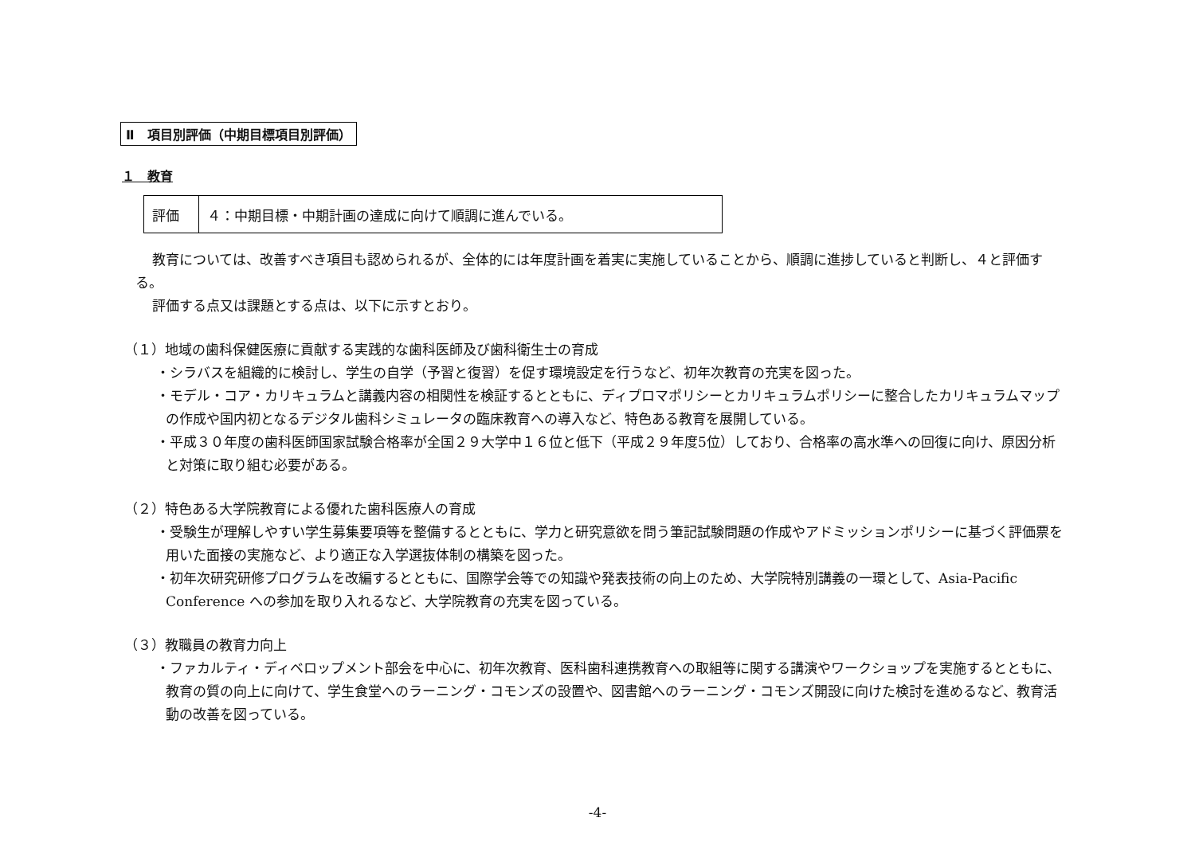Ⅱ　項目別評価（中期目標項目別評価）
１　教育
| 評価 | ４：中期目標・中期計画の達成に向けて順調に進んでいる。 |
教育については、改善すべき項目も認められるが、全体的には年度計画を着実に実施していることから、順調に進捗していると判断し、４と評価する。
評価する点又は課題とする点は、以下に示すとおり。
（１）地域の歯科保健医療に貢献する実践的な歯科医師及び歯科衛生士の育成
・シラバスを組織的に検討し、学生の自学（予習と復習）を促す環境設定を行うなど、初年次教育の充実を図った。
・モデル・コア・カリキュラムと講義内容の相関性を検証するとともに、ディプロマポリシーとカリキュラムポリシーに整合したカリキュラムマップの作成や国内初となるデジタル歯科シミュレータの臨床教育への導入など、特色ある教育を展開している。
・平成３０年度の歯科医師国家試験合格率が全国２９大学中１６位と低下（平成２９年度5位）しており、合格率の高水準への回復に向け、原因分析と対策に取り組む必要がある。
（２）特色ある大学院教育による優れた歯科医療人の育成
・受験生が理解しやすい学生募集要項等を整備するとともに、学力と研究意欲を問う筆記試験問題の作成やアドミッションポリシーに基づく評価票を用いた面接の実施など、より適正な入学選抜体制の構築を図った。
・初年次研究研修プログラムを改編するとともに、国際学会等での知識や発表技術の向上のため、大学院特別講義の一環として、Asia-Pacific Conference への参加を取り入れるなど、大学院教育の充実を図っている。
（３）教職員の教育力向上
・ファカルティ・ディベロップメント部会を中心に、初年次教育、医科歯科連携教育への取組等に関する講演やワークショップを実施するとともに、教育の質の向上に向けて、学生食堂へのラーニング・コモンズの設置や、図書館へのラーニング・コモンズ開設に向けた検討を進めるなど、教育活動の改善を図っている。
-4-